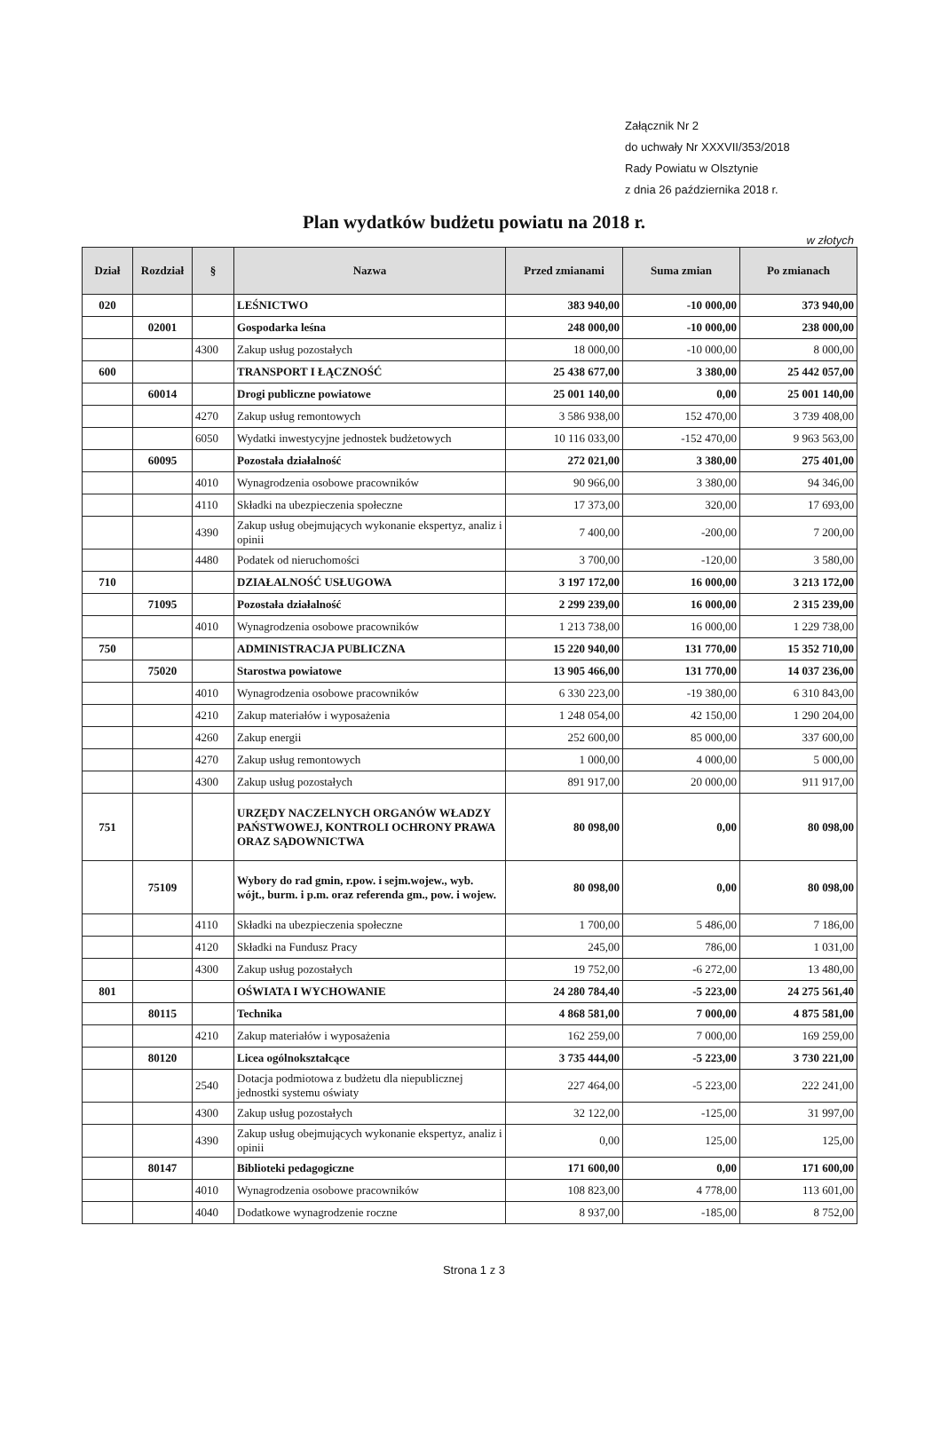Załącznik Nr 2
do uchwały Nr XXXVII/353/2018
Rady Powiatu w Olsztynie
z dnia 26 października 2018 r.
Plan wydatków budżetu powiatu na 2018 r.
w złotych
| Dział | Rozdział | § | Nazwa | Przed zmianami | Suma zmian | Po zmianach |
| --- | --- | --- | --- | --- | --- | --- |
| 020 | | | LEŚNICTWO | 383 940,00 | -10 000,00 | 373 940,00 |
| | 02001 | | Gospodarka leśna | 248 000,00 | -10 000,00 | 238 000,00 |
| | | 4300 | Zakup usług pozostałych | 18 000,00 | -10 000,00 | 8 000,00 |
| 600 | | | TRANSPORT I ŁĄCZNOŚĆ | 25 438 677,00 | 3 380,00 | 25 442 057,00 |
| | 60014 | | Drogi publiczne powiatowe | 25 001 140,00 | 0,00 | 25 001 140,00 |
| | | 4270 | Zakup usług remontowych | 3 586 938,00 | 152 470,00 | 3 739 408,00 |
| | | 6050 | Wydatki inwestycyjne jednostek budżetowych | 10 116 033,00 | -152 470,00 | 9 963 563,00 |
| | 60095 | | Pozostała działalność | 272 021,00 | 3 380,00 | 275 401,00 |
| | | 4010 | Wynagrodzenia osobowe pracowników | 90 966,00 | 3 380,00 | 94 346,00 |
| | | 4110 | Składki na ubezpieczenia społeczne | 17 373,00 | 320,00 | 17 693,00 |
| | | 4390 | Zakup usług obejmujących wykonanie ekspertyz, analiz i opinii | 7 400,00 | -200,00 | 7 200,00 |
| | | 4480 | Podatek od nieruchomości | 3 700,00 | -120,00 | 3 580,00 |
| 710 | | | DZIAŁALNOŚĆ USŁUGOWA | 3 197 172,00 | 16 000,00 | 3 213 172,00 |
| | 71095 | | Pozostała działalność | 2 299 239,00 | 16 000,00 | 2 315 239,00 |
| | | 4010 | Wynagrodzenia osobowe pracowników | 1 213 738,00 | 16 000,00 | 1 229 738,00 |
| 750 | | | ADMINISTRACJA PUBLICZNA | 15 220 940,00 | 131 770,00 | 15 352 710,00 |
| | 75020 | | Starostwa powiatowe | 13 905 466,00 | 131 770,00 | 14 037 236,00 |
| | | 4010 | Wynagrodzenia osobowe pracowników | 6 330 223,00 | -19 380,00 | 6 310 843,00 |
| | | 4210 | Zakup materiałów i wyposażenia | 1 248 054,00 | 42 150,00 | 1 290 204,00 |
| | | 4260 | Zakup energii | 252 600,00 | 85 000,00 | 337 600,00 |
| | | 4270 | Zakup usług remontowych | 1 000,00 | 4 000,00 | 5 000,00 |
| | | 4300 | Zakup usług pozostałych | 891 917,00 | 20 000,00 | 911 917,00 |
| 751 | | | URZĘDY NACZELNYCH ORGANÓW WŁADZY PAŃSTWOWEJ, KONTROLI OCHRONY PRAWA ORAZ SĄDOWNICTWA | 80 098,00 | 0,00 | 80 098,00 |
| | 75109 | | Wybory do rad gmin, r.pow. i sejm.wojew., wyb. wójt., burm. i p.m. oraz referenda gm., pow. i wojew. | 80 098,00 | 0,00 | 80 098,00 |
| | | 4110 | Składki na ubezpieczenia społeczne | 1 700,00 | 5 486,00 | 7 186,00 |
| | | 4120 | Składki na Fundusz Pracy | 245,00 | 786,00 | 1 031,00 |
| | | 4300 | Zakup usług pozostałych | 19 752,00 | -6 272,00 | 13 480,00 |
| 801 | | | OŚWIATA I WYCHOWANIE | 24 280 784,40 | -5 223,00 | 24 275 561,40 |
| | 80115 | | Technika | 4 868 581,00 | 7 000,00 | 4 875 581,00 |
| | | 4210 | Zakup materiałów i wyposażenia | 162 259,00 | 7 000,00 | 169 259,00 |
| | 80120 | | Licea ogólnokształcące | 3 735 444,00 | -5 223,00 | 3 730 221,00 |
| | | 2540 | Dotacja podmiotowa z budżetu dla niepublicznej jednostki systemu oświaty | 227 464,00 | -5 223,00 | 222 241,00 |
| | | 4300 | Zakup usług pozostałych | 32 122,00 | -125,00 | 31 997,00 |
| | | 4390 | Zakup usług obejmujących wykonanie ekspertyz, analiz i opinii | 0,00 | 125,00 | 125,00 |
| | 80147 | | Biblioteki pedagogiczne | 171 600,00 | 0,00 | 171 600,00 |
| | | 4010 | Wynagrodzenia osobowe pracowników | 108 823,00 | 4 778,00 | 113 601,00 |
| | | 4040 | Dodatkowe wynagrodzenie roczne | 8 937,00 | -185,00 | 8 752,00 |
Strona 1 z 3